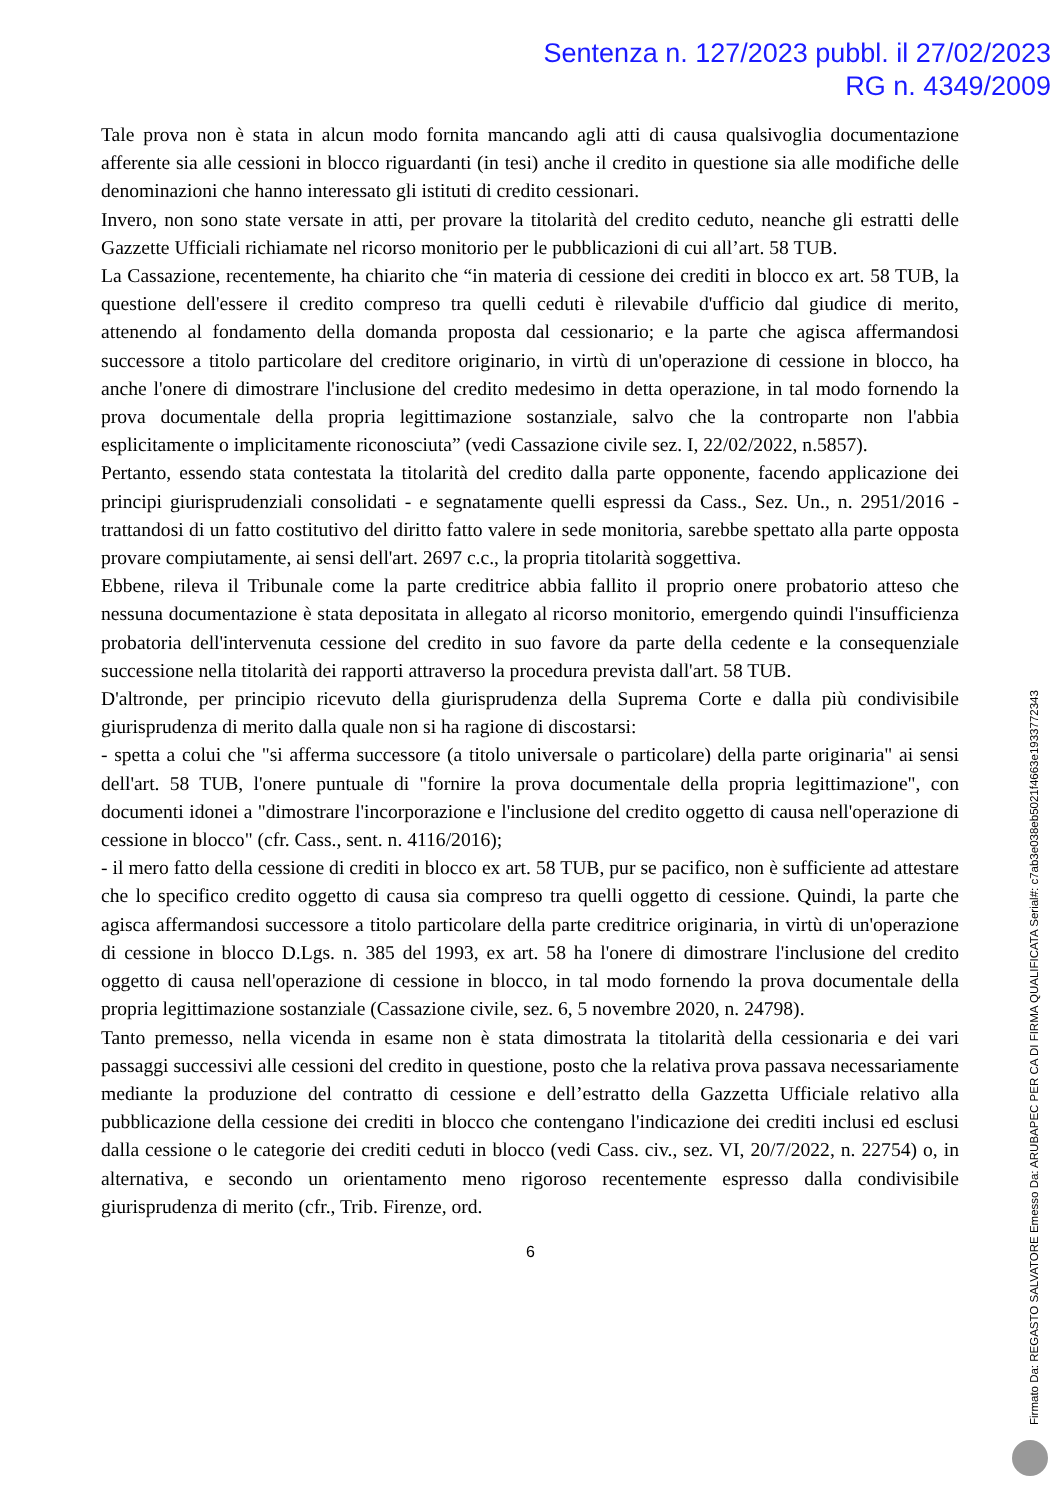Sentenza n. 127/2023 pubbl. il 27/02/2023
RG n. 4349/2009
Tale prova non è stata in alcun modo fornita mancando agli atti di causa qualsivoglia documentazione afferente sia alle cessioni in blocco riguardanti (in tesi) anche il credito in questione sia alle modifiche delle denominazioni che hanno interessato gli istituti di credito cessionari.
Invero, non sono state versate in atti, per provare la titolarità del credito ceduto, neanche gli estratti delle Gazzette Ufficiali richiamate nel ricorso monitorio per le pubblicazioni di cui all’art. 58 TUB.
La Cassazione, recentemente, ha chiarito che “in materia di cessione dei crediti in blocco ex art. 58 TUB, la questione dell'essere il credito compreso tra quelli ceduti è rilevabile d'ufficio dal giudice di merito, attenendo al fondamento della domanda proposta dal cessionario; e la parte che agisca affermandosi successore a titolo particolare del creditore originario, in virtù di un'operazione di cessione in blocco, ha anche l'onere di dimostrare l'inclusione del credito medesimo in detta operazione, in tal modo fornendo la prova documentale della propria legittimazione sostanziale, salvo che la controparte non l'abbia esplicitamente o implicitamente riconosciuta” (vedi Cassazione civile sez. I, 22/02/2022, n.5857).
Pertanto, essendo stata contestata la titolarità del credito dalla parte opponente, facendo applicazione dei principi giurisprudenziali consolidati - e segnatamente quelli espressi da Cass., Sez. Un., n. 2951/2016 - trattandosi di un fatto costitutivo del diritto fatto valere in sede monitoria, sarebbe spettato alla parte opposta provare compiutamente, ai sensi dell'art. 2697 c.c., la propria titolarità soggettiva.
Ebbene, rileva il Tribunale come la parte creditrice abbia fallito il proprio onere probatorio atteso che nessuna documentazione è stata depositata in allegato al ricorso monitorio, emergendo quindi l'insufficienza probatoria dell'intervenuta cessione del credito in suo favore da parte della cedente e la consequenziale successione nella titolarità dei rapporti attraverso la procedura prevista dall'art. 58 TUB.
D'altronde, per principio ricevuto della giurisprudenza della Suprema Corte e dalla più condivisibile giurisprudenza di merito dalla quale non si ha ragione di discostarsi:
- spetta a colui che "si afferma successore (a titolo universale o particolare) della parte originaria" ai sensi dell'art. 58 TUB, l'onere puntuale di "fornire la prova documentale della propria legittimazione", con documenti idonei a "dimostrare l'incorporazione e l'inclusione del credito oggetto di causa nell'operazione di cessione in blocco" (cfr. Cass., sent. n. 4116/2016);
- il mero fatto della cessione di crediti in blocco ex art. 58 TUB, pur se pacifico, non è sufficiente ad attestare che lo specifico credito oggetto di causa sia compreso tra quelli oggetto di cessione. Quindi, la parte che agisca affermandosi successore a titolo particolare della parte creditrice originaria, in virtù di un'operazione di cessione in blocco D.Lgs. n. 385 del 1993, ex art. 58 ha l'onere di dimostrare l'inclusione del credito oggetto di causa nell'operazione di cessione in blocco, in tal modo fornendo la prova documentale della propria legittimazione sostanziale (Cassazione civile, sez. 6, 5 novembre 2020, n. 24798).
Tanto premesso, nella vicenda in esame non è stata dimostrata la titolarità della cessionaria e dei vari passaggi successivi alle cessioni del credito in questione, posto che la relativa prova passava necessariamente mediante la produzione del contratto di cessione e dell’estratto della Gazzetta Ufficiale relativo alla pubblicazione della cessione dei crediti in blocco che contengano l'indicazione dei crediti inclusi ed esclusi dalla cessione o le categorie dei crediti ceduti in blocco (vedi Cass. civ., sez. VI, 20/7/2022, n. 22754) o, in alternativa, e secondo un orientamento meno rigoroso recentemente espresso dalla condivisibile giurisprudenza di merito (cfr., Trib. Firenze, ord.
6
Firmato Da: REGASTO SALVATORE Emesso Da: ARUBAPEC PER CA DI FIRMA QUALIFICATA Serial#: c7ab3e038eb5021f4663e1933772343